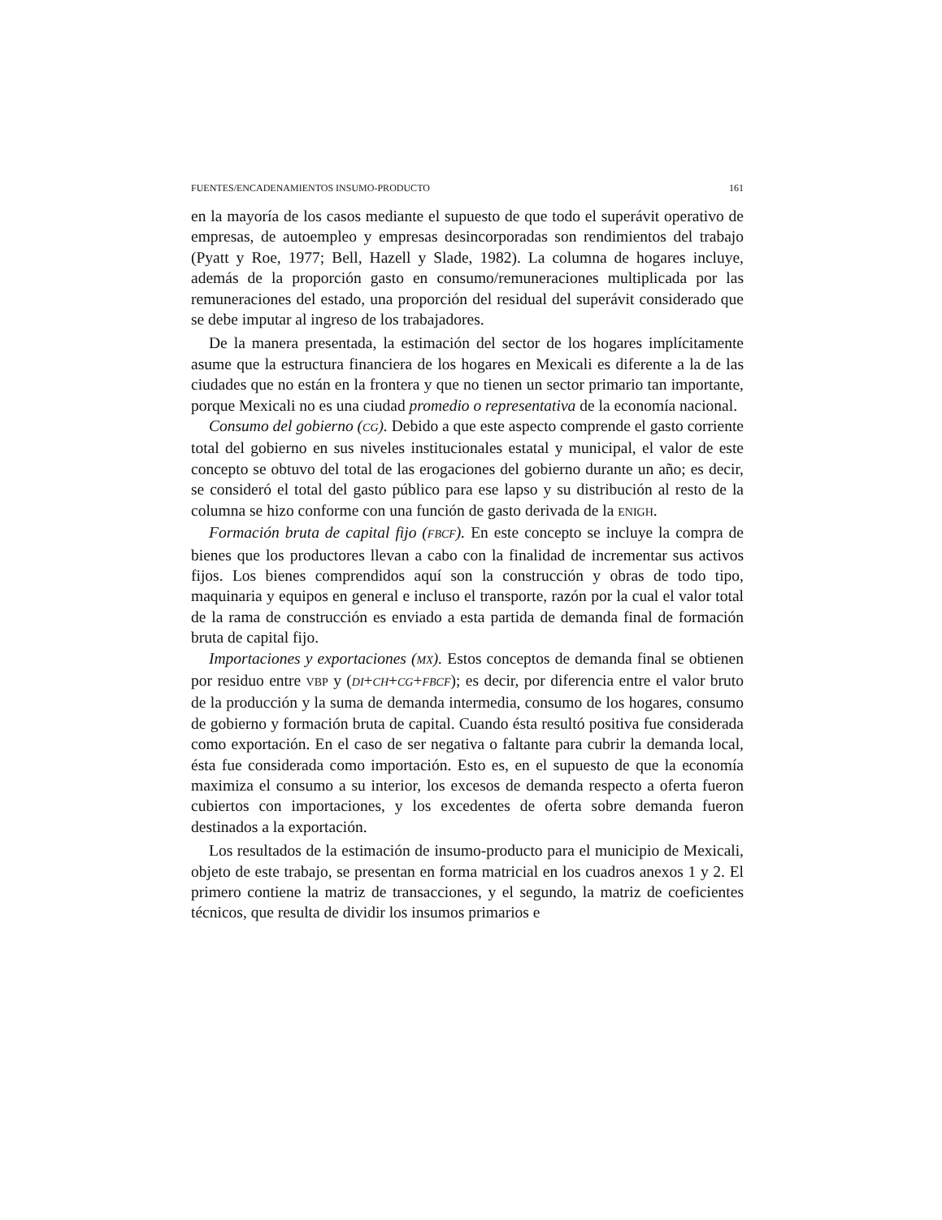FUENTES/ENCADENAMIENTOS INSUMO-PRODUCTO 161
en la mayoría de los casos mediante el supuesto de que todo el superávit operativo de empresas, de autoempleo y empresas desincorporadas son rendimientos del trabajo (Pyatt y Roe, 1977; Bell, Hazell y Slade, 1982). La columna de hogares incluye, además de la proporción gasto en consumo/remuneraciones multiplicada por las remuneraciones del estado, una proporción del residual del superávit considerado que se debe imputar al ingreso de los trabajadores.
De la manera presentada, la estimación del sector de los hogares implícitamente asume que la estructura financiera de los hogares en Mexicali es diferente a la de las ciudades que no están en la frontera y que no tienen un sector primario tan importante, porque Mexicali no es una ciudad promedio o representativa de la economía nacional.
Consumo del gobierno (CG). Debido a que este aspecto comprende el gasto corriente total del gobierno en sus niveles institucionales estatal y municipal, el valor de este concepto se obtuvo del total de las erogaciones del gobierno durante un año; es decir, se consideró el total del gasto público para ese lapso y su distribución al resto de la columna se hizo conforme con una función de gasto derivada de la ENIGH.
Formación bruta de capital fijo (FBCF). En este concepto se incluye la compra de bienes que los productores llevan a cabo con la finalidad de incrementar sus activos fijos. Los bienes comprendidos aquí son la construcción y obras de todo tipo, maquinaria y equipos en general e incluso el transporte, razón por la cual el valor total de la rama de construcción es enviado a esta partida de demanda final de formación bruta de capital fijo.
Importaciones y exportaciones (MX). Estos conceptos de demanda final se obtienen por residuo entre VBP y (DI+CH+CG+FBCF); es decir, por diferencia entre el valor bruto de la producción y la suma de demanda intermedia, consumo de los hogares, consumo de gobierno y formación bruta de capital. Cuando ésta resultó positiva fue considerada como exportación. En el caso de ser negativa o faltante para cubrir la demanda local, ésta fue considerada como importación. Esto es, en el supuesto de que la economía maximiza el consumo a su interior, los excesos de demanda respecto a oferta fueron cubiertos con importaciones, y los excedentes de oferta sobre demanda fueron destinados a la exportación.
Los resultados de la estimación de insumo-producto para el municipio de Mexicali, objeto de este trabajo, se presentan en forma matricial en los cuadros anexos 1 y 2. El primero contiene la matriz de transacciones, y el segundo, la matriz de coeficientes técnicos, que resulta de dividir los insumos primarios e